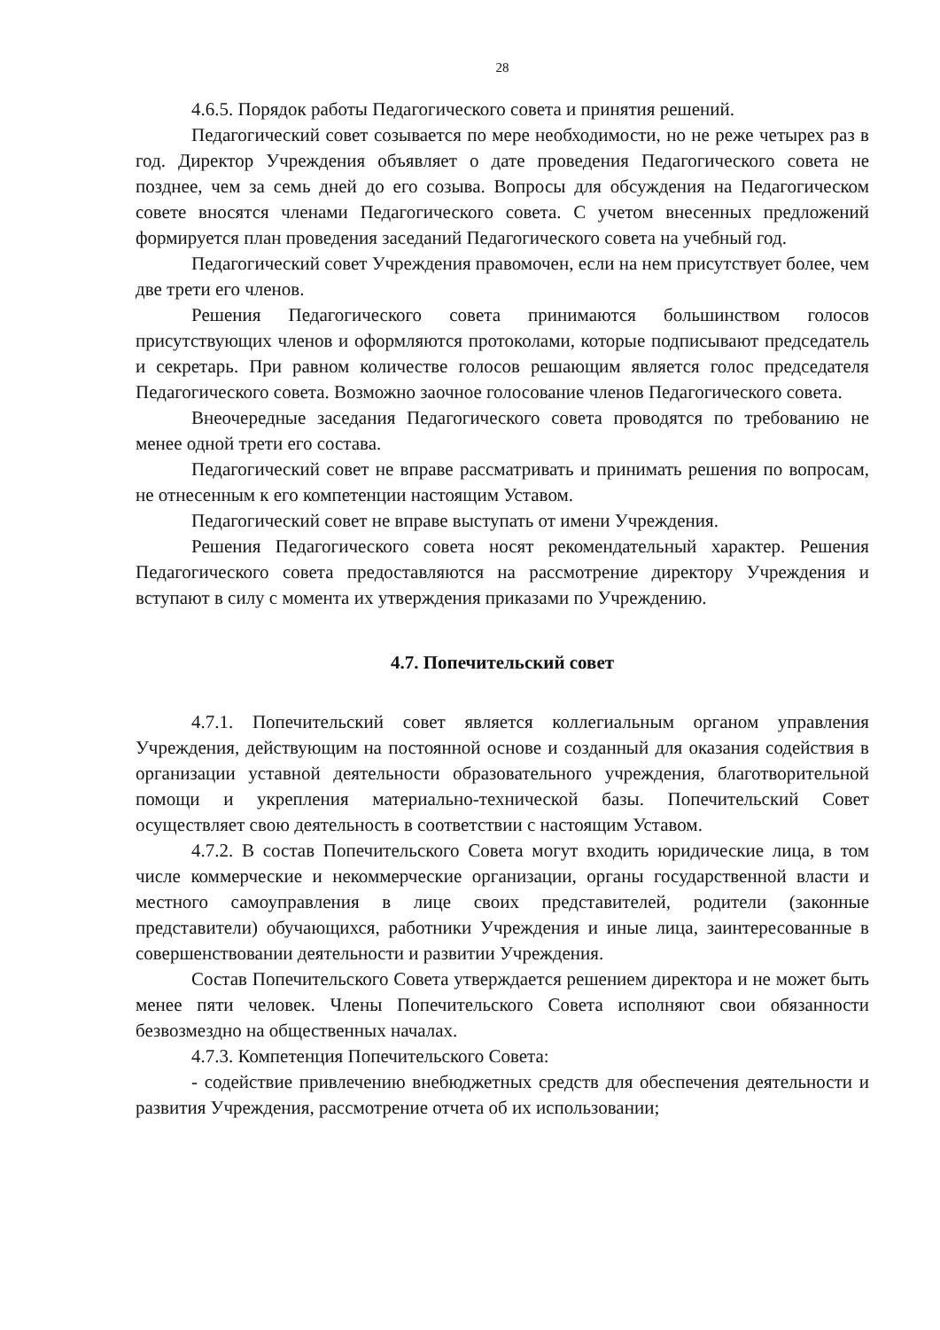28
4.6.5. Порядок работы Педагогического совета и принятия решений.
Педагогический совет созывается по мере необходимости, но не реже четырех раз в год. Директор Учреждения объявляет о дате проведения Педагогического совета не позднее, чем за семь дней до его созыва. Вопросы для обсуждения на Педагогическом совете вносятся членами Педагогического совета. С учетом внесенных предложений формируется план проведения заседаний Педагогического совета на учебный год.
Педагогический совет Учреждения правомочен, если на нем присутствует более, чем две трети его членов.
Решения Педагогического совета принимаются большинством голосов присутствующих членов и оформляются протоколами, которые подписывают председатель и секретарь. При равном количестве голосов решающим является голос председателя Педагогического совета. Возможно заочное голосование членов Педагогического совета.
Внеочередные заседания Педагогического совета проводятся по требованию не менее одной трети его состава.
Педагогический совет не вправе рассматривать и принимать решения по вопросам, не отнесенным к его компетенции настоящим Уставом.
Педагогический совет не вправе выступать от имени Учреждения.
Решения Педагогического совета носят рекомендательный характер. Решения Педагогического совета предоставляются на рассмотрение директору Учреждения и вступают в силу с момента их утверждения приказами по Учреждению.
4.7. Попечительский совет
4.7.1. Попечительский совет является коллегиальным органом управления Учреждения, действующим на постоянной основе и созданный для оказания содействия в организации уставной деятельности образовательного учреждения, благотворительной помощи и укрепления материально-технической базы. Попечительский Совет осуществляет свою деятельность в соответствии с настоящим Уставом.
4.7.2. В состав Попечительского Совета могут входить юридические лица, в том числе коммерческие и некоммерческие организации, органы государственной власти и местного самоуправления в лице своих представителей, родители (законные представители) обучающихся, работники Учреждения и иные лица, заинтересованные в совершенствовании деятельности и развитии Учреждения.
Состав Попечительского Совета утверждается решением директора и не может быть менее пяти человек. Члены Попечительского Совета исполняют свои обязанности безвозмездно на общественных началах.
4.7.3. Компетенция Попечительского Совета:
- содействие привлечению внебюджетных средств для обеспечения деятельности и развития Учреждения, рассмотрение отчета об их использовании;